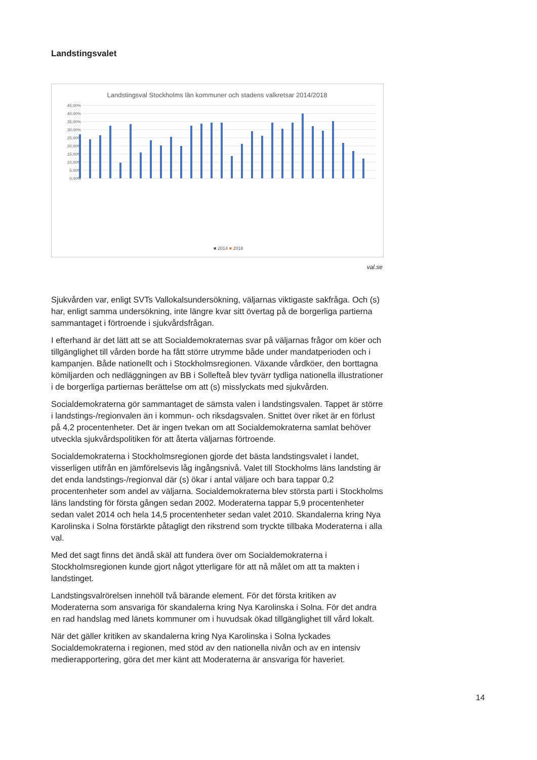Landstingsvalet
Landstingsval Stockholms län kommuner och stadens valkretsar 2014/2018
45,00%
40,00%
35,00%
30,00%
25,00%
20,00%
15,00%
10,00%
5,00%
0,00%
■ 2014 ■ 2018
val.se
Sjukvården var, enligt SVTs Vallokalsundersökning, väljarnas viktigaste sakfråga. Och (s) har, enligt samma undersökning, inte längre kvar sitt övertag på de borgerliga partierna sammantaget i förtroende i sjukvårdsfrågan.
I efterhand är det lätt att se att Socialdemokraternas svar på väljarnas frågor om köer och tillgänglighet till vården borde ha fått större utrymme både under mandatperioden och i kampanjen. Både nationellt och i Stockholmsregionen. Växande vårdköer, den borttagna kömiljarden och nedläggningen av BB i Sollefteå blev tyvärr tydliga nationella illustrationer i de borgerliga partiernas berättelse om att (s) misslyckats med sjukvården.
Socialdemokraterna gör sammantaget de sämsta valen i landstingsvalen. Tappet är större i landstings-/regionvalen än i kommun- och riksdagsvalen. Snittet över riket är en förlust på 4,2 procentenheter. Det är ingen tvekan om att Socialdemokraterna samlat behöver utveckla sjukvårdspolitiken för att återta väljarnas förtroende.
Socialdemokraterna i Stockholmsregionen gjorde det bästa landstingsvalet i landet, visserligen utifrån en jämförelsevis låg ingångsnivå. Valet till Stockholms läns landsting är det enda landstings-/regionval där (s) ökar i antal väljare och bara tappar 0,2 procentenheter som andel av väljarna. Socialdemokraterna blev största parti i Stockholms läns landsting för första gången sedan 2002. Moderaterna tappar 5,9 procentenheter sedan valet 2014 och hela 14,5 procentenheter sedan valet 2010. Skandalerna kring Nya Karolinska i Solna förstärkte påtagligt den rikstrend som tryckte tillbaka Moderaterna i alla val.
Med det sagt finns det ändå skäl att fundera över om Socialdemokraterna i Stockholmsregionen kunde gjort något ytterligare för att nå målet om att ta makten i landstinget.
Landstingsvalrörelsen innehöll två bärande element. För det första kritiken av Moderaterna som ansvariga för skandalerna kring Nya Karolinska i Solna. För det andra en rad handslag med länets kommuner om i huvudsak ökad tillgänglighet till vård lokalt.
När det gäller kritiken av skandalerna kring Nya Karolinska i Solna lyckades Socialdemokraterna i regionen, med stöd av den nationella nivån och av en intensiv medierapportering, göra det mer känt att Moderaterna är ansvariga för haveriet.
14